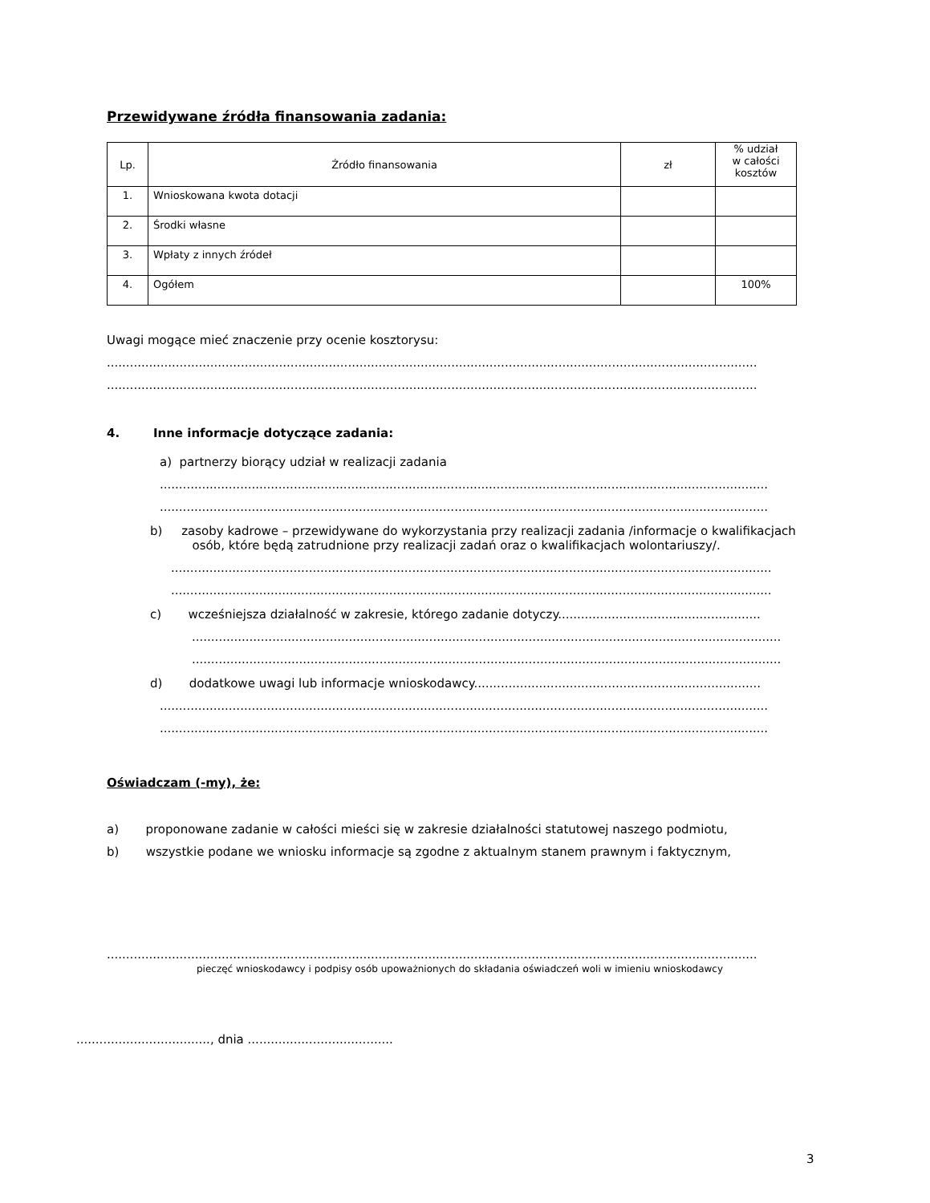Przewidywane źródła finansowania zadania:
| Lp. | Źródło finansowania | zł | % udział w całości kosztów |
| 1. | Wnioskowana kwota dotacji | | |
| 2. | Środki własne | | |
| 3. | Wpłaty z innych źródeł | | |
| 4. | Ogółem | | 100% |
Uwagi mogące mieć znaczenie przy ocenie kosztorysu:
..........................................................................................................................................................................
..........................................................................................................................................................................
4. Inne informacje dotyczące zadania:
a) partnerzy biorący udział w realizacji zadania
...............................................................................................................................................................
...............................................................................................................................................................
b) zasoby kadrowe – przewidywane do wykorzystania przy realizacji zadania /informacje o kwalifikacjach
osób, które będą zatrudnione przy realizacji zadań oraz o kwalifikacjach wolontariuszy/.
.............................................................................................................................................................
.............................................................................................................................................................
c) wcześniejsza działalność w zakresie, którego zadanie dotyczy.....................................................
..........................................................................................................................................................
..........................................................................................................................................................
d) dodatkowe uwagi lub informacje wnioskodawcy...........................................................................
...............................................................................................................................................................
...............................................................................................................................................................
Oświadczam (-my), że:
a) proponowane zadanie w całości mieści się w zakresie działalności statutowej naszego podmiotu,
b) wszystkie podane we wniosku informacje są zgodne z aktualnym stanem prawnym i faktycznym,
..........................................................................................................................................................................
pieczęć wnioskodawcy i podpisy osób upoważnionych do składania oświadczeń woli w imieniu wnioskodawcy
..................................., dnia ......................................
3